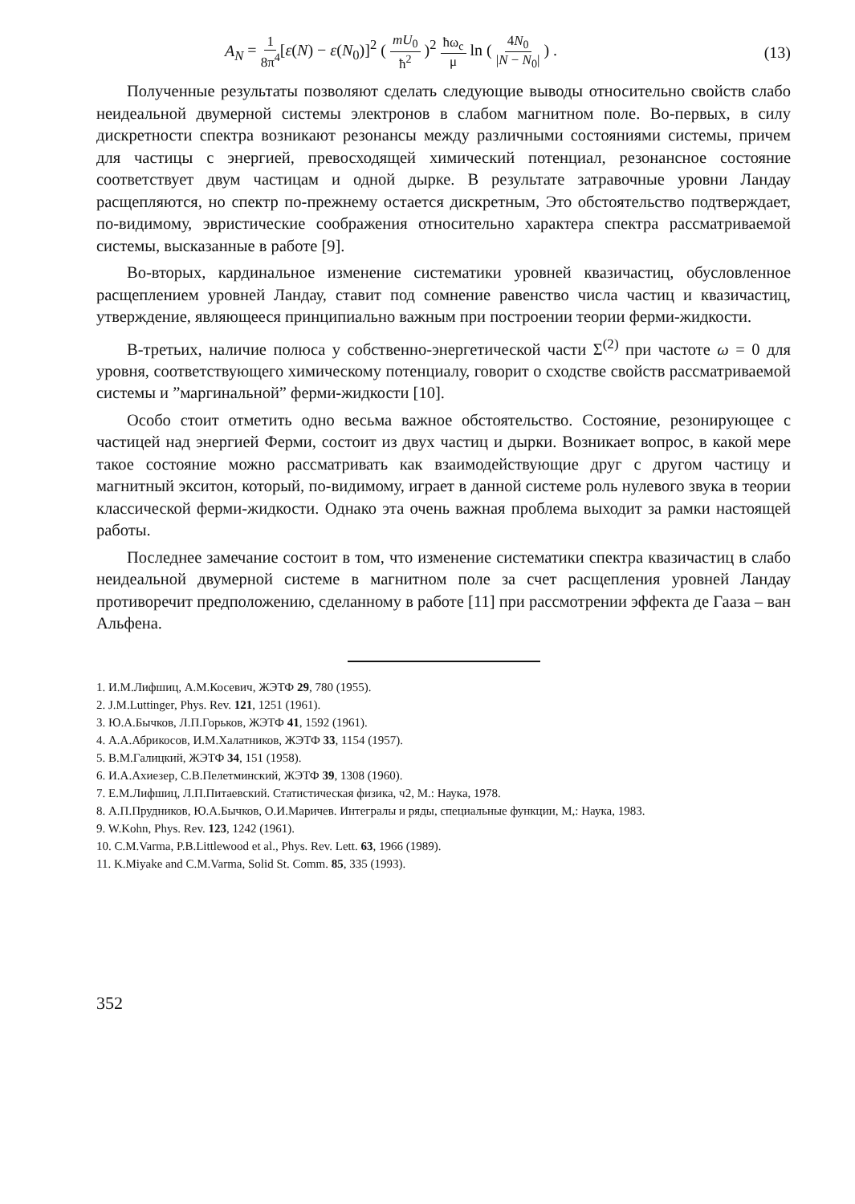A<sub>N</sub> = 1 8π<sup>4</sup>[ε(N) − ε(N<sub>0</sub>)]<sup>2</sup> ( mU<sub>0</sub> ħ<sup>2</sup> )<sup>2</sup> ħω<sub>c</sub> μ ln ( 4N<sub>0</sub> |N − N<sub>0</sub>| ) .
(13)
Полученные результаты позволяют сделать следующие выводы относительно свойств слабо неидеальной двумерной системы электронов в слабом магнитном поле. Во-первых, в силу дискретности спектра возникают резонансы между различными состояниями системы, причем для частицы с энергией, превосходящей химический потенциал, резонансное состояние соответствует двум частицам и одной дырке. В результате затравочные уровни Ландау расщепляются, но спектр по-прежнему остается дискретным, Это обстоятельство подтверждает, по-видимому, эвристические соображения относительно характера спектра рассматриваемой системы, высказанные в работе [9].
Во-вторых, кардинальное изменение систематики уровней квазичастиц, обусловленное расщеплением уровней Ландау, ставит под сомнение равенство числа частиц и квазичастиц, утверждение, являющееся принципиально важным при построении теории ферми-жидкости.
В-третьих, наличие полюса у собственно-энергетической части Σ<sup>(2)</sup> при частоте ω = 0 для уровня, соответствующего химическому потенциалу, говорит о сходстве свойств рассматриваемой системы и ”маргинальной” ферми-жидкости [10].
Особо стоит отметить одно весьма важное обстоятельство. Состояние, резонирующее с частицей над энергией Ферми, состоит из двух частиц и дырки. Возникает вопрос, в какой мере такое состояние можно рассматривать как взаимодействующие друг с другом частицу и магнитный экситон, который, по-видимому, играет в данной системе роль нулевого звука в теории классической ферми-жидкости. Однако эта очень важная проблема выходит за рамки настоящей работы.
Последнее замечание состоит в том, что изменение систематики спектра квазичастиц в слабо неидеальной двумерной системе в магнитном поле за счет расщепления уровней Ландау противоречит предположению, сделанному в работе [11] при рассмотрении эффекта де Гааза – ван Альфена.
1. И.М.Лифшиц, А.М.Косевич, ЖЭТФ 29, 780 (1955).
2. J.M.Luttinger, Phys. Rev. 121, 1251 (1961).
3. Ю.А.Бычков, Л.П.Горьков, ЖЭТФ 41, 1592 (1961).
4. А.А.Абрикосов, И.М.Халатников, ЖЭТФ 33, 1154 (1957).
5. В.М.Галицкий, ЖЭТФ 34, 151 (1958).
6. И.А.Ахиезер, С.В.Пелетминский, ЖЭТФ 39, 1308 (1960).
7. Е.М.Лифшиц, Л.П.Питаевский. Статистическая физика, ч2, М.: Наука, 1978.
8. А.П.Прудников, Ю.А.Бычков, О.И.Маричев. Интегралы и ряды, специальные функции, М,: Наука, 1983.
9. W.Kohn, Phys. Rev. 123, 1242 (1961).
10. C.M.Varma, P.B.Littlewood et al., Phys. Rev. Lett. 63, 1966 (1989).
11. K.Miyake and C.M.Varma, Solid St. Comm. 85, 335 (1993).
352